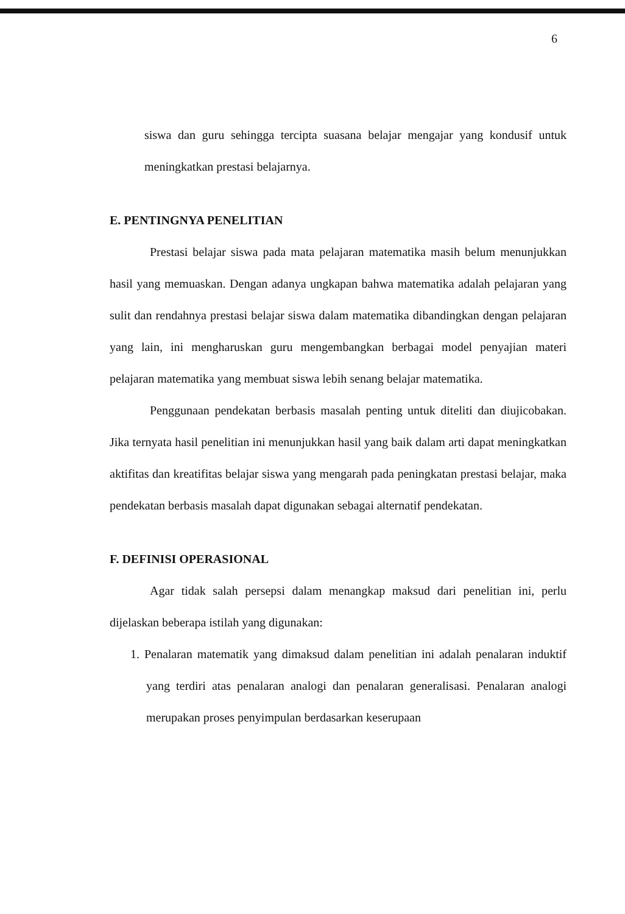6
siswa dan guru sehingga tercipta suasana belajar mengajar yang kondusif untuk meningkatkan prestasi belajarnya.
E. PENTINGNYA PENELITIAN
Prestasi belajar siswa pada mata pelajaran matematika masih belum menunjukkan hasil yang memuaskan. Dengan adanya ungkapan bahwa matematika adalah pelajaran yang sulit dan rendahnya prestasi belajar siswa dalam matematika dibandingkan dengan pelajaran yang lain, ini mengharuskan guru mengembangkan berbagai model penyajian materi pelajaran matematika yang membuat siswa lebih senang belajar matematika.
Penggunaan pendekatan berbasis masalah penting untuk diteliti dan diujicobakan. Jika ternyata hasil penelitian ini menunjukkan hasil yang baik dalam arti dapat meningkatkan aktifitas dan kreatifitas belajar siswa yang mengarah pada peningkatan prestasi belajar, maka pendekatan berbasis masalah dapat digunakan sebagai alternatif pendekatan.
F. DEFINISI OPERASIONAL
Agar tidak salah persepsi dalam menangkap maksud dari penelitian ini, perlu dijelaskan beberapa istilah yang digunakan:
1. Penalaran matematik yang dimaksud dalam penelitian ini adalah penalaran induktif yang terdiri atas penalaran analogi dan penalaran generalisasi. Penalaran analogi merupakan proses penyimpulan berdasarkan keserupaan